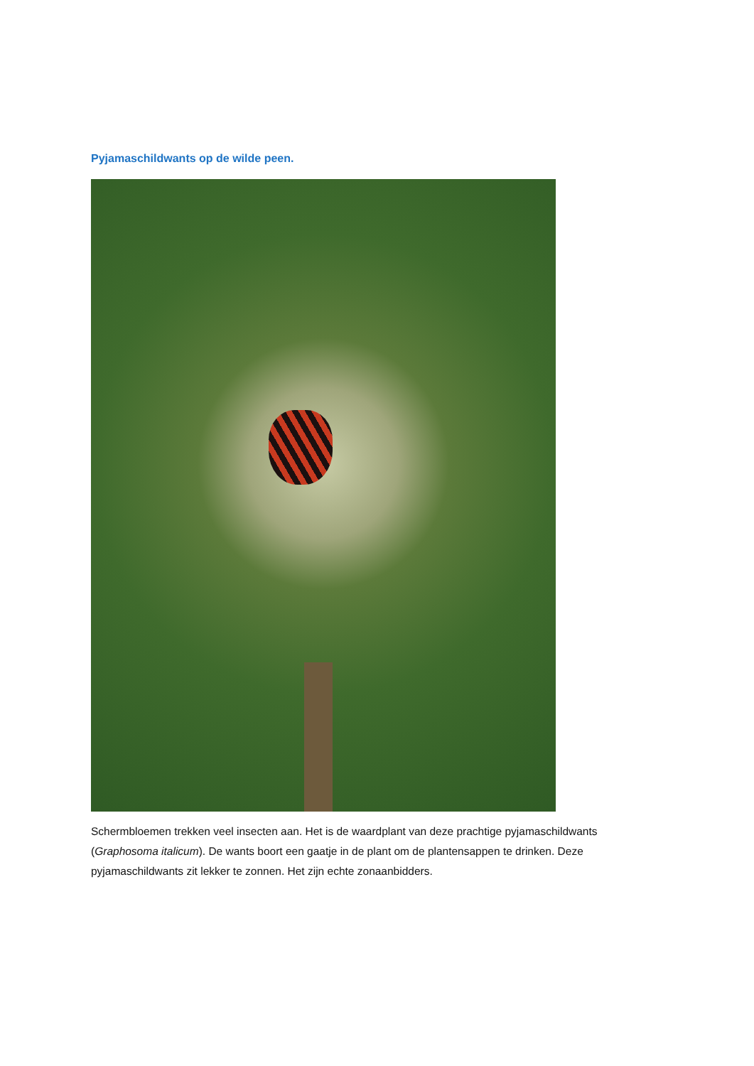Pyjamaschildwants op de wilde peen.
Schermbloemen trekken veel insecten aan. Het is de waardplant van deze prachtige pyjamaschildwants (Graphosoma italicum). De wants boort een gaatje in de plant om de plantensappen te drinken. Deze pyjamaschildwants zit lekker te zonnen. Het zijn echte zonaanbidders.